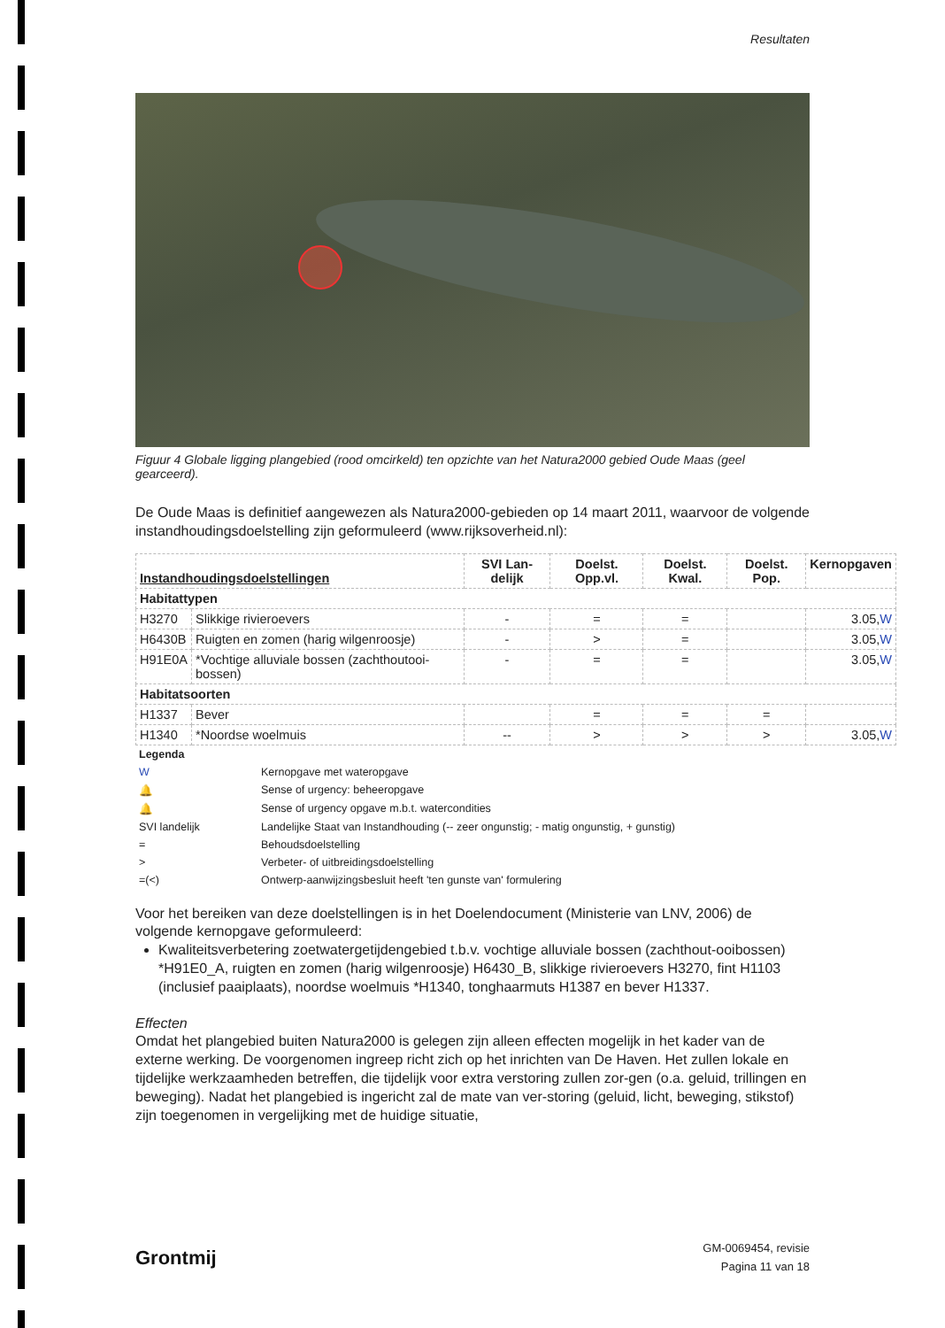Resultaten
Figuur 4 Globale ligging plangebied (rood omcirkeld) ten opzichte van het Natura2000 gebied Oude Maas (geel gearceerd).
De Oude Maas is definitief aangewezen als Natura2000-gebieden op 14 maart 2011, waarvoor de volgende instandhoudingsdoelstelling zijn geformuleerd (www.rijksoverheid.nl):
| Instandhoudingsdoelstellingen | | SVI Lan-delijk | Doelst. Opp.vl. | Doelst. Kwal. | Doelst. Pop. | Kernopgaven |
| --- | --- | --- | --- | --- | --- | --- |
| Habitattypen | | | | | | |
| H3270 | Slikkige rivieroevers | - | = | = | | 3.05, W |
| H6430B | Ruigten en zomen (harig wilgenroosje) | - | > | = | | 3.05, W |
| H91E0A | *Vochtige alluviale bossen (zachthoutooi-bossen) | - | = | = | | 3.05, W |
| Habitatsoorten | | | | | | |
| H1337 | Bever | | = | = | = | |
| H1340 | *Noordse woelmuis | -- | > | > | > | 3.05, W |
| Legenda | |
| W | Kernopgave met wateropgave |
| 🔔 | Sense of urgency: beheeropgave |
| 🔔 | Sense of urgency opgave m.b.t. watercondities |
| SVI landelijk | Landelijke Staat van Instandhouding (-- zeer ongunstig; - matig ongunstig, + gunstig) |
| = | Behoudsdoelstelling |
| > | Verbeter- of uitbreidingsdoelstelling |
| =(<) | Ontwerp-aanwijzingsbesluit heeft 'ten gunste van' formulering |
Voor het bereiken van deze doelstellingen is in het Doelendocument (Ministerie van LNV, 2006) de volgende kernopgave geformuleerd:
Kwaliteitsverbetering zoetwatergetijdengebied t.b.v. vochtige alluviale bossen (zachthout-ooibossen) *H91E0_A, ruigten en zomen (harig wilgenroosje) H6430_B, slikkige rivieroevers H3270, fint H1103 (inclusief paaiplaats), noordse woelmuis *H1340, tonghaarmuts H1387 en bever H1337.
Effecten
Omdat het plangebied buiten Natura2000 is gelegen zijn alleen effecten mogelijk in het kader van de externe werking. De voorgenomen ingreep richt zich op het inrichten van De Haven. Het zullen lokale en tijdelijke werkzaamheden betreffen, die tijdelijk voor extra verstoring zullen zor-gen (o.a. geluid, trillingen en beweging). Nadat het plangebied is ingericht zal de mate van ver-storing (geluid, licht, beweging, stikstof) zijn toegenomen in vergelijking met de huidige situatie,
Grontmij
GM-0069454, revisie
Pagina 11 van 18